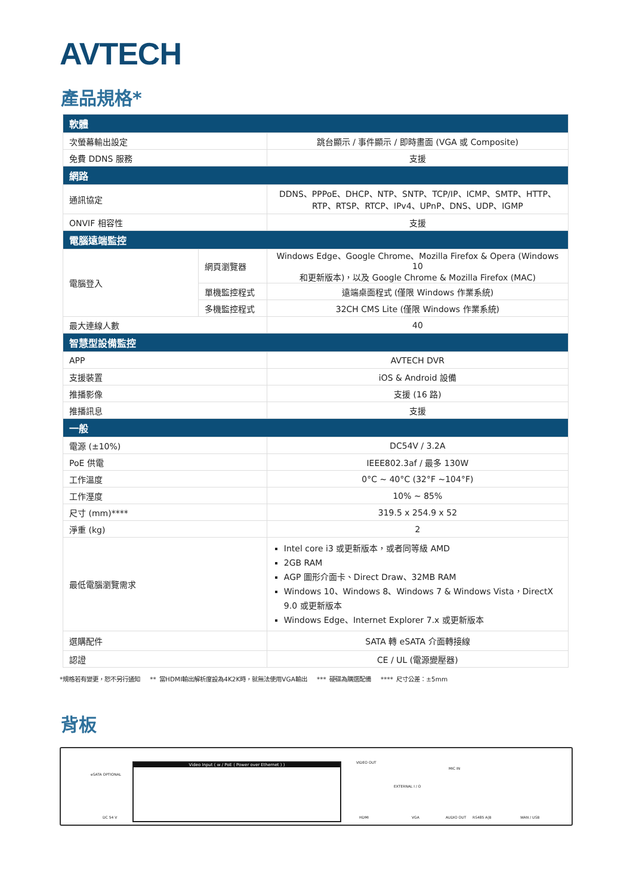AVTECH
產品規格*
| 軟體 | | |
| 次螢幕輸出設定 | | 跳台顯示 / 事件顯示 / 即時畫面 (VGA 或 Composite) |
| 免費 DDNS 服務 | | 支援 |
| 網路 | | |
| 通訊協定 | | DDNS、PPPoE、DHCP、NTP、SNTP、TCP/IP、ICMP、SMTP、HTTP、 RTP、RTSP、RTCP、IPv4、UPnP、DNS、UDP、IGMP |
| ONVIF 相容性 | | 支援 |
| 電腦遠端監控 | | |
| 電腦登入 | 網頁瀏覽器 | Windows Edge、Google Chrome、Mozilla Firefox & Opera (Windows 10 和更新版本)，以及 Google Chrome & Mozilla Firefox (MAC) |
| | 單機監控程式 | 遠端桌面程式 (僅限 Windows 作業系統) |
| | 多機監控程式 | 32CH CMS Lite (僅限 Windows 作業系統) |
| 最大連線人數 | | 40 |
| 智慧型設備監控 | | |
| APP | | AVTECH DVR |
| 支援裝置 | | iOS & Android 設備 |
| 推播影像 | | 支援 (16 路) |
| 推播訊息 | | 支援 |
| 一般 | | |
| 電源 (±10%) | | DC54V / 3.2A |
| PoE 供電 | | IEEE802.3af / 最多 130W |
| 工作溫度 | | 0°C ~ 40°C (32°F ~104°F) |
| 工作溼度 | | 10% ~ 85% |
| 尺寸 (mm)**** | | 319.5 x 254.9 x 52 |
| 淨重 (kg) | | 2 |
| 最低電腦瀏覽需求 | | Intel core i3 或更新版本，或者同等級 AMD 2GB RAM AGP 圖形介面卡、Direct Draw、32MB RAM Windows 10、Windows 8、Windows 7 & Windows Vista，DirectX 9.0 或更新版本 Windows Edge、Internet Explorer 7.x 或更新版本 |
| 選購配件 | | SATA 轉 eSATA 介面轉接線 |
| 認證 | | CE / UL (電源變壓器) |
*規格若有變更，恕不另行通知 ** 當HDMI輸出解析度設為4K2K時，就無法使用VGA輸出 *** 硬碟為購選配備 **** 尺寸公差：±5mm
背板
eSATA OPTIONAL
DC 54 V
Video Input ( w / PoE ( Power over Ethernet ) ) VIDEO OUT
HDMI
EXTERNAL I / O
VGA
MIC IN
AUDIO OUT RS485 A|B WAN / USB